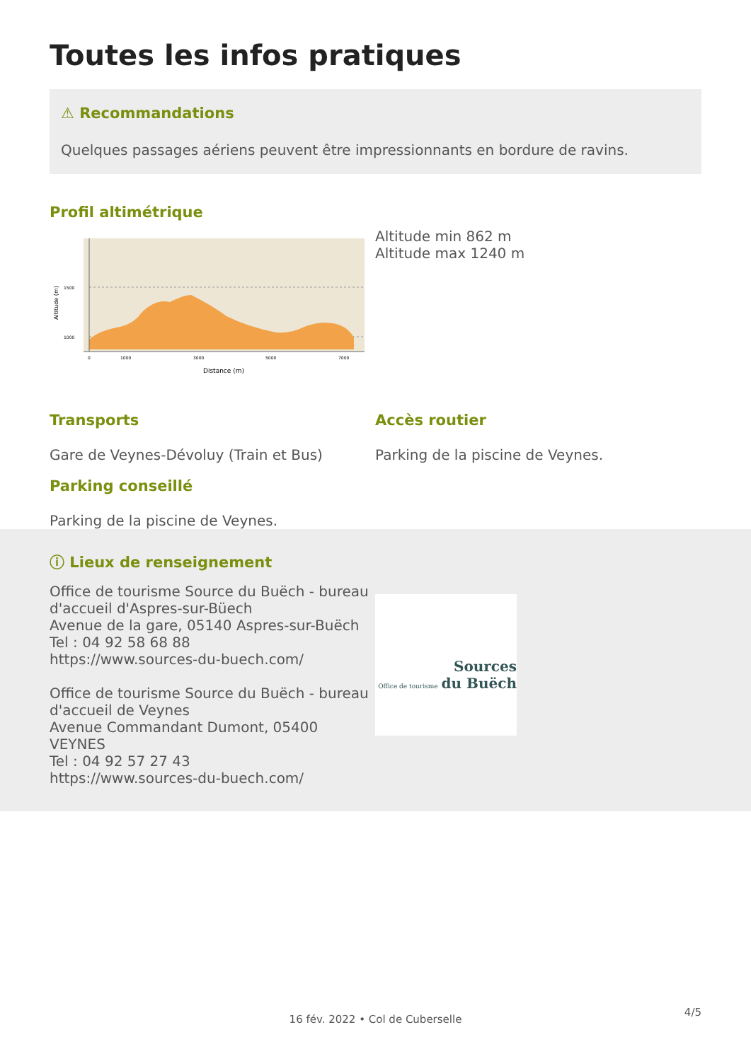Toutes les infos pratiques
⚠ Recommandations
Quelques passages aériens peuvent être impressionnants en bordure de ravins.
Profil altimétrique
1500
1000
Altitude (m)
0
1000
3000
5000
7000
Distance (m)
Altitude min 862 m
Altitude max 1240 m
Transports
Gare de Veynes-Dévoluy (Train et Bus)
Parking conseillé
Parking de la piscine de Veynes.
Accès routier
Parking de la piscine de Veynes.
ⓘ Lieux de renseignement
Office de tourisme Source du Buëch - bureau d'accueil d'Aspres-sur-Büech
Avenue de la gare, 05140 Aspres-sur-Buëch
Tel : 04 92 58 68 88
https://www.sources-du-buech.com/
Office de tourisme Source du Buëch - bureau d'accueil de Veynes
Avenue Commandant Dumont, 05400 VEYNES
Tel : 04 92 57 27 43
https://www.sources-du-buech.com/
Sources
Office de tourisme du Buëch
16 fév. 2022 • Col de Cuberselle
4/5